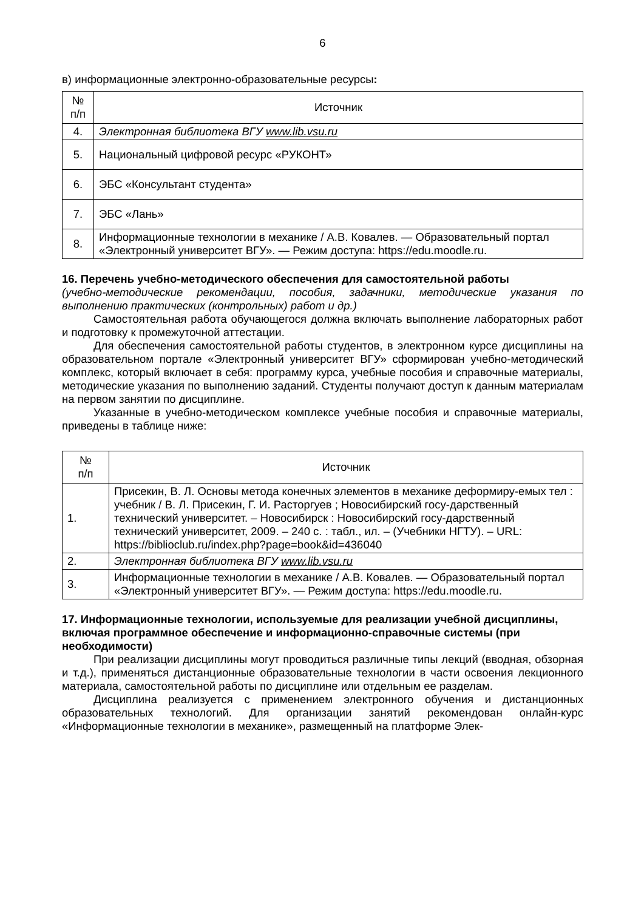6
в) информационные электронно-образовательные ресурсы:
| № п/п | Источник |
| --- | --- |
| 4. | Электронная библиотека ВГУ www.lib.vsu.ru |
| 5. | Национальный цифровой ресурс «РУКОНТ» |
| 6. | ЭБС «Консультант студента» |
| 7. | ЭБС «Лань» |
| 8. | Информационные технологии в механике / А.В. Ковалев. — Образовательный портал «Электронный университет ВГУ». — Режим доступа: https://edu.moodle.ru. |
16. Перечень учебно-методического обеспечения для самостоятельной работы
(учебно-методические рекомендации, пособия, задачники, методические указания по выполнению практических (контрольных) работ и др.)
Самостоятельная работа обучающегося должна включать выполнение лабораторных работ и подготовку к промежуточной аттестации.
Для обеспечения самостоятельной работы студентов, в электронном курсе дисциплины на образовательном портале «Электронный университет ВГУ» сформирован учебно-методический комплекс, который включает в себя: программу курса, учебные пособия и справочные материалы, методические указания по выполнению заданий. Студенты получают доступ к данным материалам на первом занятии по дисциплине.
Указанные в учебно-методическом комплексе учебные пособия и справочные материалы, приведены в таблице ниже:
| № п/п | Источник |
| --- | --- |
| 1. | Присекин, В. Л. Основы метода конечных элементов в механике деформиру-емых тел : учебник / В. Л. Присекин, Г. И. Расторгуев ; Новосибирский госу-дарственный технический университет. – Новосибирск : Новосибирский госу-дарственный технический университет, 2009. – 240 с. : табл., ил. – (Учебники НГТУ). – URL: https://biblioclub.ru/index.php?page=book&id=436040 |
| 2. | Электронная библиотека ВГУ www.lib.vsu.ru |
| 3. | Информационные технологии в механике / А.В. Ковалев. — Образовательный портал «Электронный университет ВГУ». — Режим доступа: https://edu.moodle.ru. |
17. Информационные технологии, используемые для реализации учебной дисциплины, включая программное обеспечение и информационно-справочные системы (при необходимости)
При реализации дисциплины могут проводиться различные типы лекций (вводная, обзорная и т.д.), применяться дистанционные образовательные технологии в части освоения лекционного материала, самостоятельной работы по дисциплине или отдельным ее разделам.
Дисциплина реализуется с применением электронного обучения и дистанционных образовательных технологий. Для организации занятий рекомендован онлайн-курс «Информационные технологии в механике», размещенный на платформе Элек-